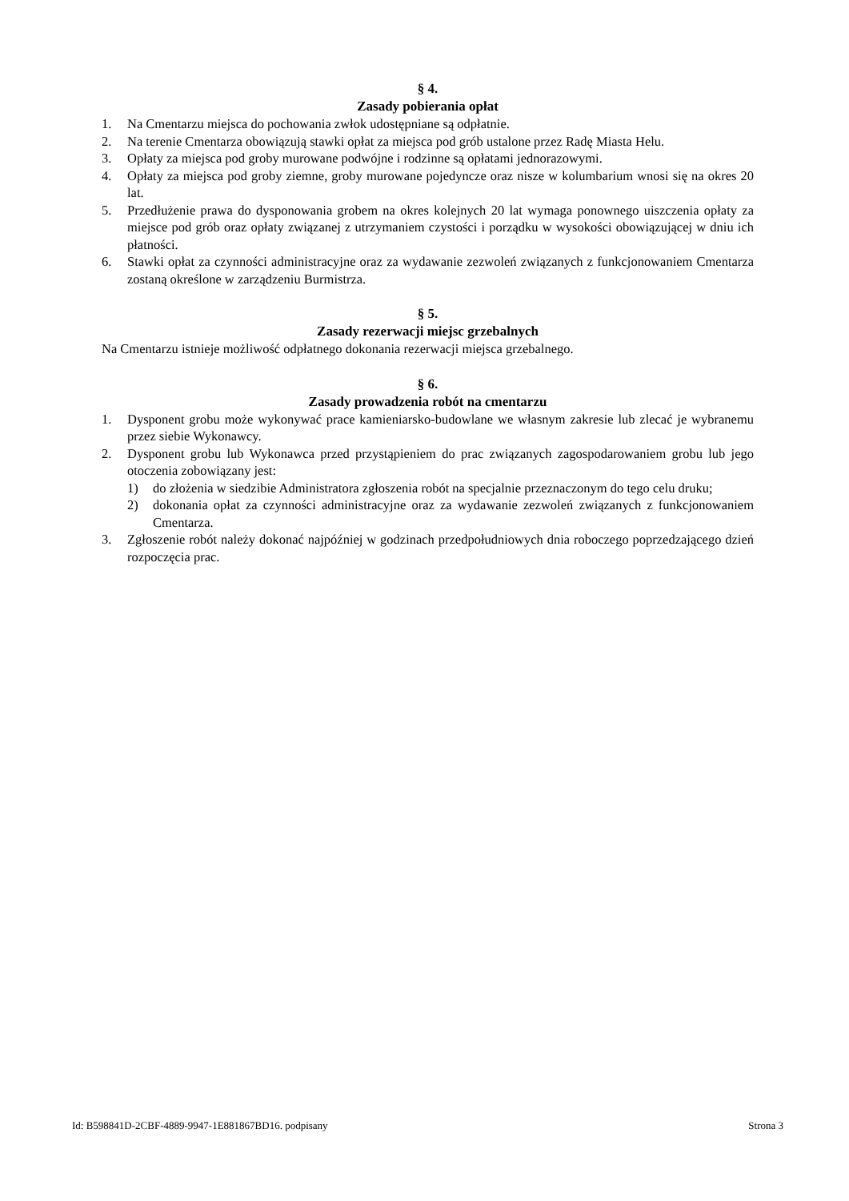§ 4.
Zasady pobierania opłat
1. Na Cmentarzu miejsca do pochowania zwłok udostępniane są odpłatnie.
2. Na terenie Cmentarza obowiązują stawki opłat za miejsca pod grób ustalone przez Radę Miasta Helu.
3. Opłaty za miejsca pod groby murowane podwójne i rodzinne są opłatami jednorazowymi.
4. Opłaty za miejsca pod groby ziemne, groby murowane pojedyncze oraz nisze w kolumbarium wnosi się na okres 20 lat.
5. Przedłużenie prawa do dysponowania grobem na okres kolejnych 20 lat wymaga ponownego uiszczenia opłaty za miejsce pod grób oraz opłaty związanej z utrzymaniem czystości i porządku w wysokości obowiązującej w dniu ich płatności.
6. Stawki opłat za czynności administracyjne oraz za wydawanie zezwoleń związanych z funkcjonowaniem Cmentarza zostaną określone w zarządzeniu Burmistrza.
§ 5.
Zasady rezerwacji miejsc grzebalnych
Na Cmentarzu istnieje możliwość odpłatnego dokonania rezerwacji miejsca grzebalnego.
§ 6.
Zasady prowadzenia robót na cmentarzu
1. Dysponent grobu może wykonywać prace kamieniarsko-budowlane we własnym zakresie lub zlecać je wybranemu przez siebie Wykonawcy.
2. Dysponent grobu lub Wykonawca przed przystąpieniem do prac związanych zagospodarowaniem grobu lub jego otoczenia zobowiązany jest:
1) do złożenia w siedzibie Administratora zgłoszenia robót na specjalnie przeznaczonym do tego celu druku;
2) dokonania opłat za czynności administracyjne oraz za wydawanie zezwoleń związanych z funkcjonowaniem Cmentarza.
3. Zgłoszenie robót należy dokonać najpóźniej w godzinach przedpołudniowych dnia roboczego poprzedzającego dzień rozpoczęcia prac.
Id: B598841D-2CBF-4889-9947-1E881867BD16. podpisany Strona 3